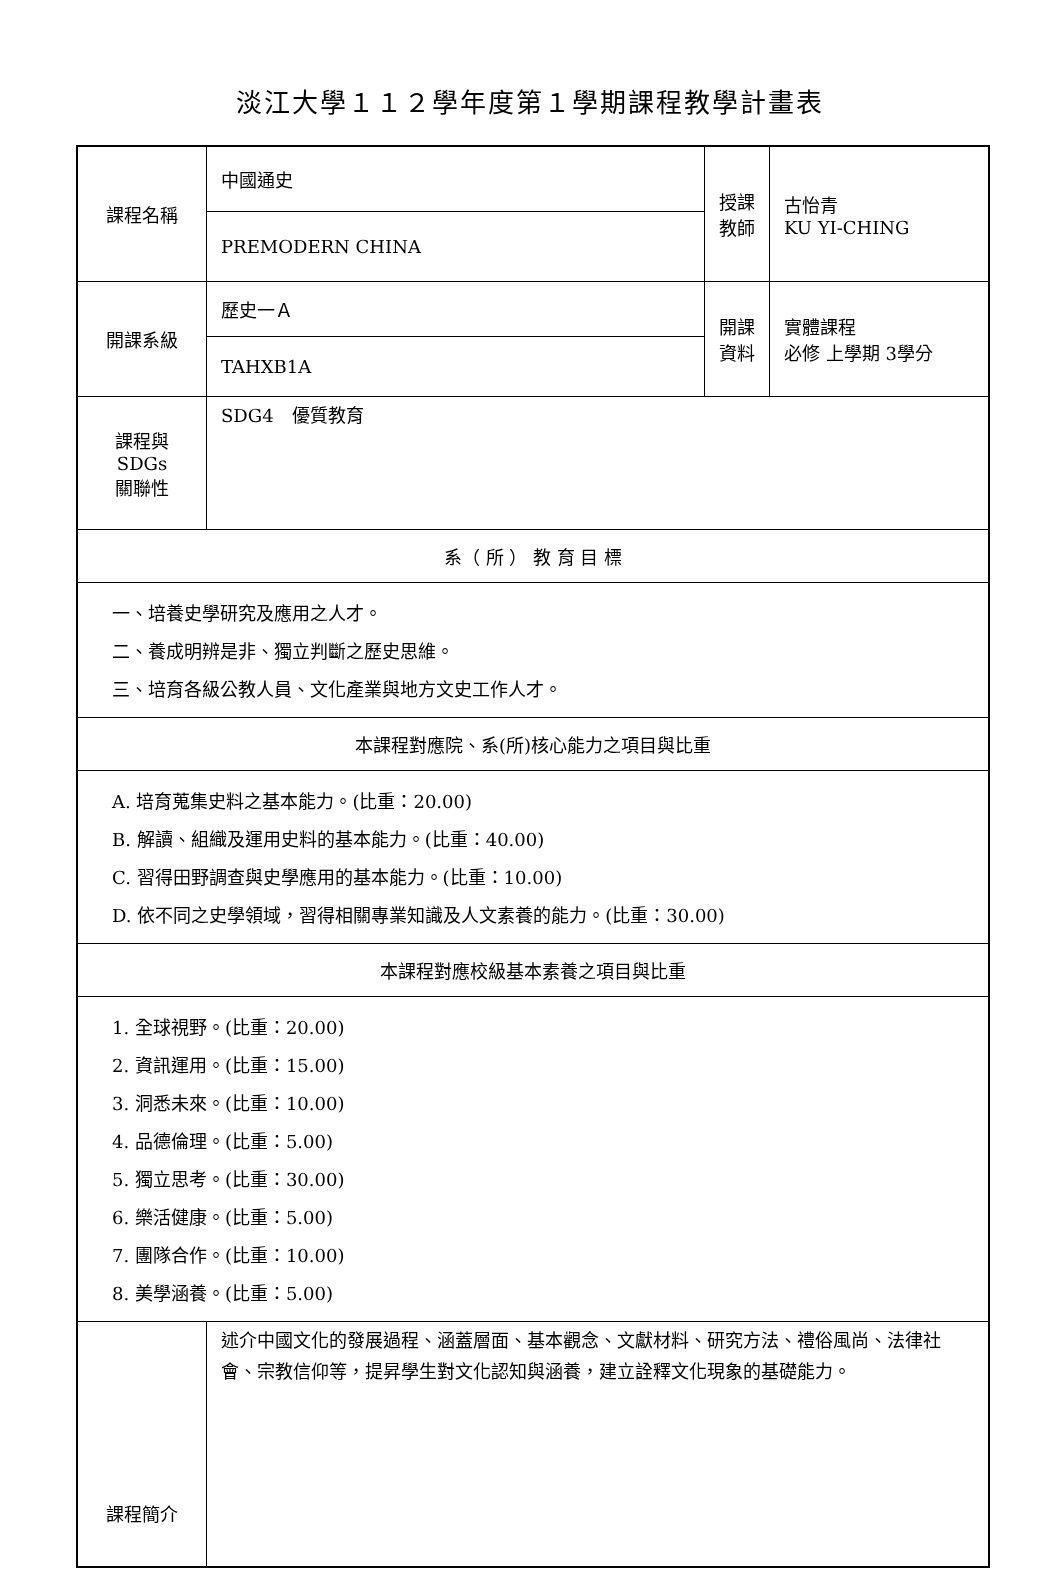淡江大學１１２學年度第１學期課程教學計畫表
| 課程名稱 | 中國通史 | 授課 教師 | 古怡青 KU YI-CHING |
| | PREMODERN CHINA | | |
| 開課系級 | 歷史一Ａ | 開課 資料 | 實體課程 必修 上學期 3學分 |
| | TAHXB1A | | |
| 課程與SDGs 關聯性 | SDG4 優質教育 | | |
| 系（ 所 ） 教 育 目 標 | | | |
| 一、培養史學研究及應用之人才。 二、養成明辨是非、獨立判斷之歷史思維。 三、培育各級公教人員、文化產業與地方文史工作人才。 | | | |
| 本課程對應院、系(所)核心能力之項目與比重 | | | |
| A. 培育蒐集史料之基本能力。(比重：20.00) B. 解讀、組織及運用史料的基本能力。(比重：40.00) C. 習得田野調查與史學應用的基本能力。(比重：10.00) D. 依不同之史學領域，習得相關專業知識及人文素養的能力。(比重：30.00) | | | |
| 本課程對應校級基本素養之項目與比重 | | | |
| 1. 全球視野。(比重：20.00) 2. 資訊運用。(比重：15.00) 3. 洞悉未來。(比重：10.00) 4. 品德倫理。(比重：5.00) 5. 獨立思考。(比重：30.00) 6. 樂活健康。(比重：5.00) 7. 團隊合作。(比重：10.00) 8. 美學涵養。(比重：5.00) | | | |
| 課程簡介 | 述介中國文化的發展過程、涵蓋層面、基本觀念、文獻材料、研究方法、禮俗風尚、法律社會、宗教信仰等，提昇學生對文化認知與涵養，建立詮釋文化現象的基礎能力。 | | |